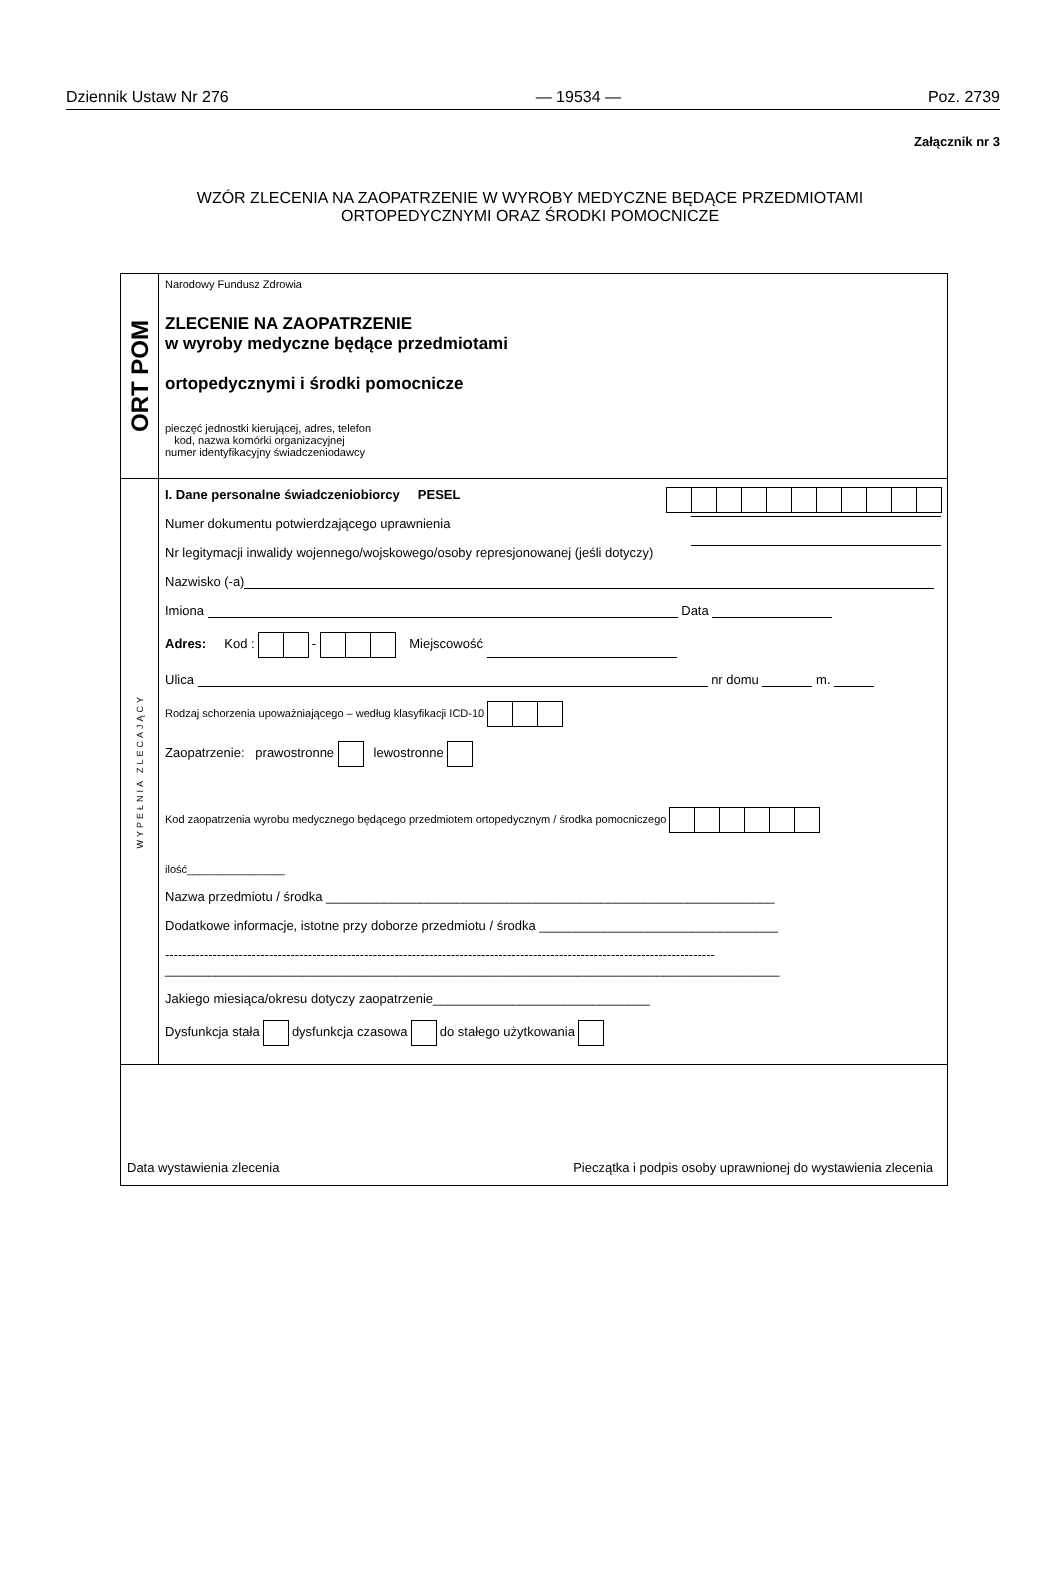Dziennik Ustaw Nr 276 — 19534 — Poz. 2739
Załącznik nr 3
WZÓR ZLECENIA NA ZAOPATRZENIE W WYROBY MEDYCZNE BĘDĄCE PRZEDMIOTAMI
ORTOPEDYCZNYMI ORAZ ŚRODKI POMOCNICZE
ORT POM
Narodowy Fundusz Zdrowia
ZLECENIE NA ZAOPATRZENIE
w wyroby medyczne będące przedmiotami
ortopedycznymi i środki pomocnicze
pieczęć jednostki kierującej, adres, telefon
kod, nazwa komórki organizacyjnej
numer identyfikacyjny świadczeniodawcy
WYPEŁNIA ZLECAJĄCY
I. Dane personalne świadczeniobiorcy PESEL
Numer dokumentu potwierdzającego uprawnienia
Nr legitymacji inwalidy wojennego/wojskowego/osoby represjonowanej (jeśli dotyczy)
Nazwisko (-a)
Imiona Data
Adres: Kod : - Miejscowość
Ulica nr domu m.
Rodzaj schorzenia upoważniającego – według klasyfikacji ICD-10
Zaopatrzenie: prawostronne lewostronne
Kod zaopatrzenia wyrobu medycznego będącego przedmiotem ortopedycznym / środka pomocniczego
ilość________________
Nazwa przedmiotu / środka ______________________________________________________________
Dodatkowe informacje, istotne przy doborze przedmiotu / środka _________________________________
-------------------------------------------------------------------------------------------------------------------------------
_____________________________________________________________________________________
Jakiego miesiąca/okresu dotyczy zaopatrzenie______________________________
Dysfunkcja stała dysfunkcja czasowa do stałego użytkowania
Data wystawienia zlecenia Pieczątka i podpis osoby uprawnionej do wystawienia zlecenia